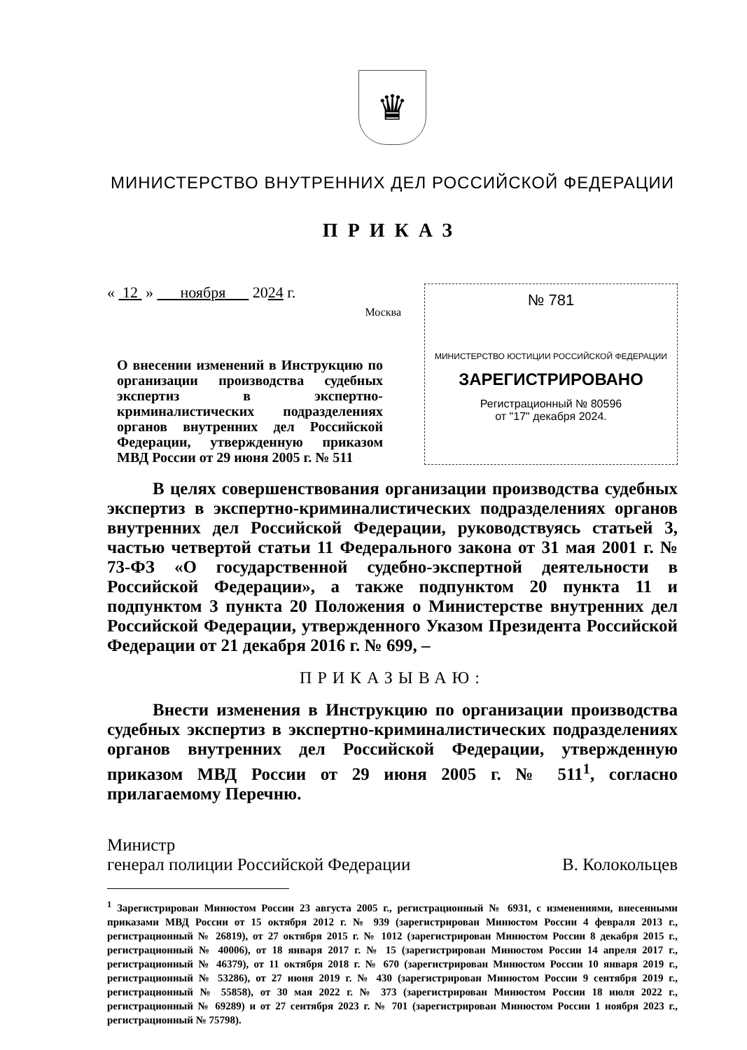♛
МИНИСТЕРСТВО ВНУТРЕННИХ ДЕЛ РОССИЙСКОЙ ФЕДЕРАЦИИ
ПРИКАЗ
« 12 » ноября 2024 г.
Москва
О внесении изменений в Инструкцию по организации производства судебных экспертиз в экспертно-криминалистических подразделениях органов внутренних дел Российской Федерации, утвержденную приказом МВД России от 29 июня 2005 г. № 511
№ 781
МИНИСТЕРСТВО ЮСТИЦИИ РОССИЙСКОЙ ФЕДЕРАЦИИ
ЗАРЕГИСТРИРОВАНО
Регистрационный № 80596
от "17" декабря 2024.
В целях совершенствования организации производства судебных экспертиз в экспертно-криминалистических подразделениях органов внутренних дел Российской Федерации, руководствуясь статьей 3, частью четвертой статьи 11 Федерального закона от 31 мая 2001 г. № 73-ФЗ «О государственной судебно-экспертной деятельности в Российской Федерации», а также подпунктом 20 пункта 11 и подпунктом 3 пункта 20 Положения о Министерстве внутренних дел Российской Федерации, утвержденного Указом Президента Российской Федерации от 21 декабря 2016 г. № 699, –
ПРИКАЗЫВАЮ:
Внести изменения в Инструкцию по организации производства судебных экспертиз в экспертно-криминалистических подразделениях органов внутренних дел Российской Федерации, утвержденную приказом МВД России от 29 июня 2005 г. № 511<sup>1</sup>, согласно прилагаемому Перечню.
Министр
генерал полиции Российской Федерации
В. Колокольцев
<sup>1</sup> Зарегистрирован Минюстом России 23 августа 2005 г., регистрационный № 6931, с изменениями, внесенными приказами МВД России от 15 октября 2012 г. № 939 (зарегистрирован Минюстом России 4 февраля 2013 г., регистрационный № 26819), от 27 октября 2015 г. № 1012 (зарегистрирован Минюстом России 8 декабря 2015 г., регистрационный № 40006), от 18 января 2017 г. № 15 (зарегистрирован Минюстом России 14 апреля 2017 г., регистрационный № 46379), от 11 октября 2018 г. № 670 (зарегистрирован Минюстом России 10 января 2019 г., регистрационный № 53286), от 27 июня 2019 г. № 430 (зарегистрирован Минюстом России 9 сентября 2019 г., регистрационный № 55858), от 30 мая 2022 г. № 373 (зарегистрирован Минюстом России 18 июля 2022 г., регистрационный № 69289) и от 27 сентября 2023 г. № 701 (зарегистрирован Минюстом России 1 ноября 2023 г., регистрационный № 75798).